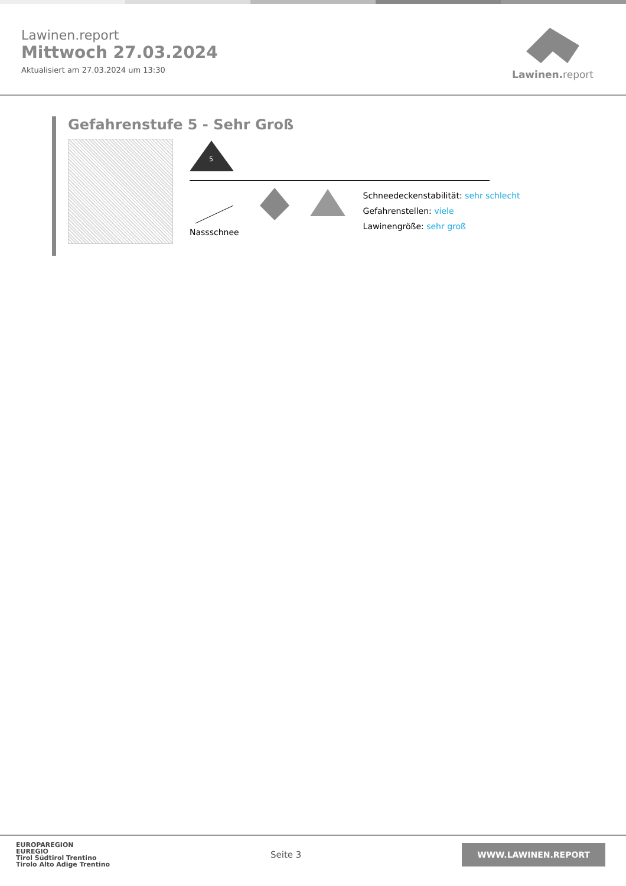Lawinen.report
Mittwoch 27.03.2024
Aktualisiert am 27.03.2024 um 13:30
Lawinen. report
Gefahrenstufe 5 - Sehr Groß
5
Nassschnee
Schneedeckenstabilität: sehr schlecht
Gefahrenstellen: viele
Lawinengröße: sehr groß
EUROPAREGION
EUREGIO
Tirol Südtirol Trentino
Tirolo Alto Adige Trentino
Seite 3
WWW.LAWINEN.REPORT